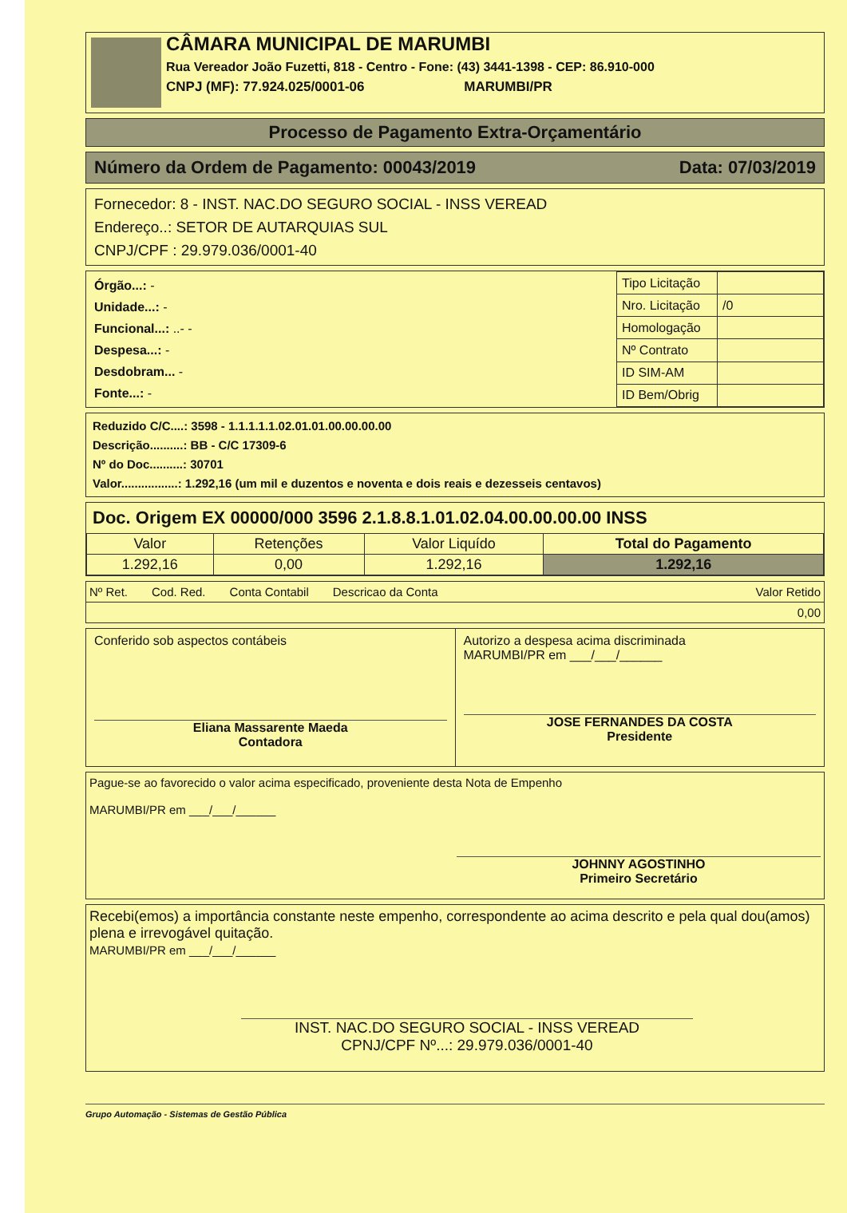CÂMARA MUNICIPAL DE MARUMBI
Rua Vereador João Fuzetti, 818 - Centro - Fone: (43) 3441-1398 - CEP: 86.910-000
CNPJ (MF): 77.924.025/0001-06 MARUMBI/PR
Processo de Pagamento Extra-Orçamentário
Número da Ordem de Pagamento: 00043/2019 Data: 07/03/2019
Fornecedor: 8 - INST. NAC.DO SEGURO SOCIAL - INSS VEREAD
Endereço..: SETOR DE AUTARQUIAS SUL
CNPJ/CPF : 29.979.036/0001-40
Órgão...: -
Unidade...: -
Funcional...: ..- -
Despesa...: -
Desdobram... -
Fonte...: -
| Tipo Licitação | |
| Nro. Licitação | /0 |
| Homologação | |
| Nº Contrato | |
| ID SIM-AM | |
| ID Bem/Obrig | |
Reduzido C/C....: 3598 - 1.1.1.1.1.02.01.01.00.00.00.00
Descrição..........: BB - C/C 17309-6
Nº do Doc..........: 30701
Valor.................: 1.292,16 (um mil e duzentos e noventa e dois reais e dezesseis centavos)
Doc. Origem EX 00000/000 3596 2.1.8.8.1.01.02.04.00.00.00.00 INSS
| Valor | Retenções | Valor Liquído | Total do Pagamento |
| 1.292,16 | 0,00 | 1.292,16 | 1.292,16 |
Nº Ret. Cod. Red. Conta Contabil Descricao da Conta Valor Retido
0,00
Conferido sob aspectos contábeis
Eliana Massarente Maeda
Contadora
Autorizo a despesa acima discriminada
MARUMBI/PR em ___/___/______
JOSE FERNANDES DA COSTA
Presidente
Pague-se ao favorecido o valor acima especificado, proveniente desta Nota de Empenho
MARUMBI/PR em ___/___/______
JOHNNY AGOSTINHO
Primeiro Secretário
Recebi(emos) a importância constante neste empenho, correspondente ao acima descrito e pela qual dou(amos) plena e irrevogável quitação.
MARUMBI/PR em ___/___/______
INST. NAC.DO SEGURO SOCIAL - INSS VEREAD
CPNJ/CPF Nº...: 29.979.036/0001-40
Grupo Automação - Sistemas de Gestão Pública